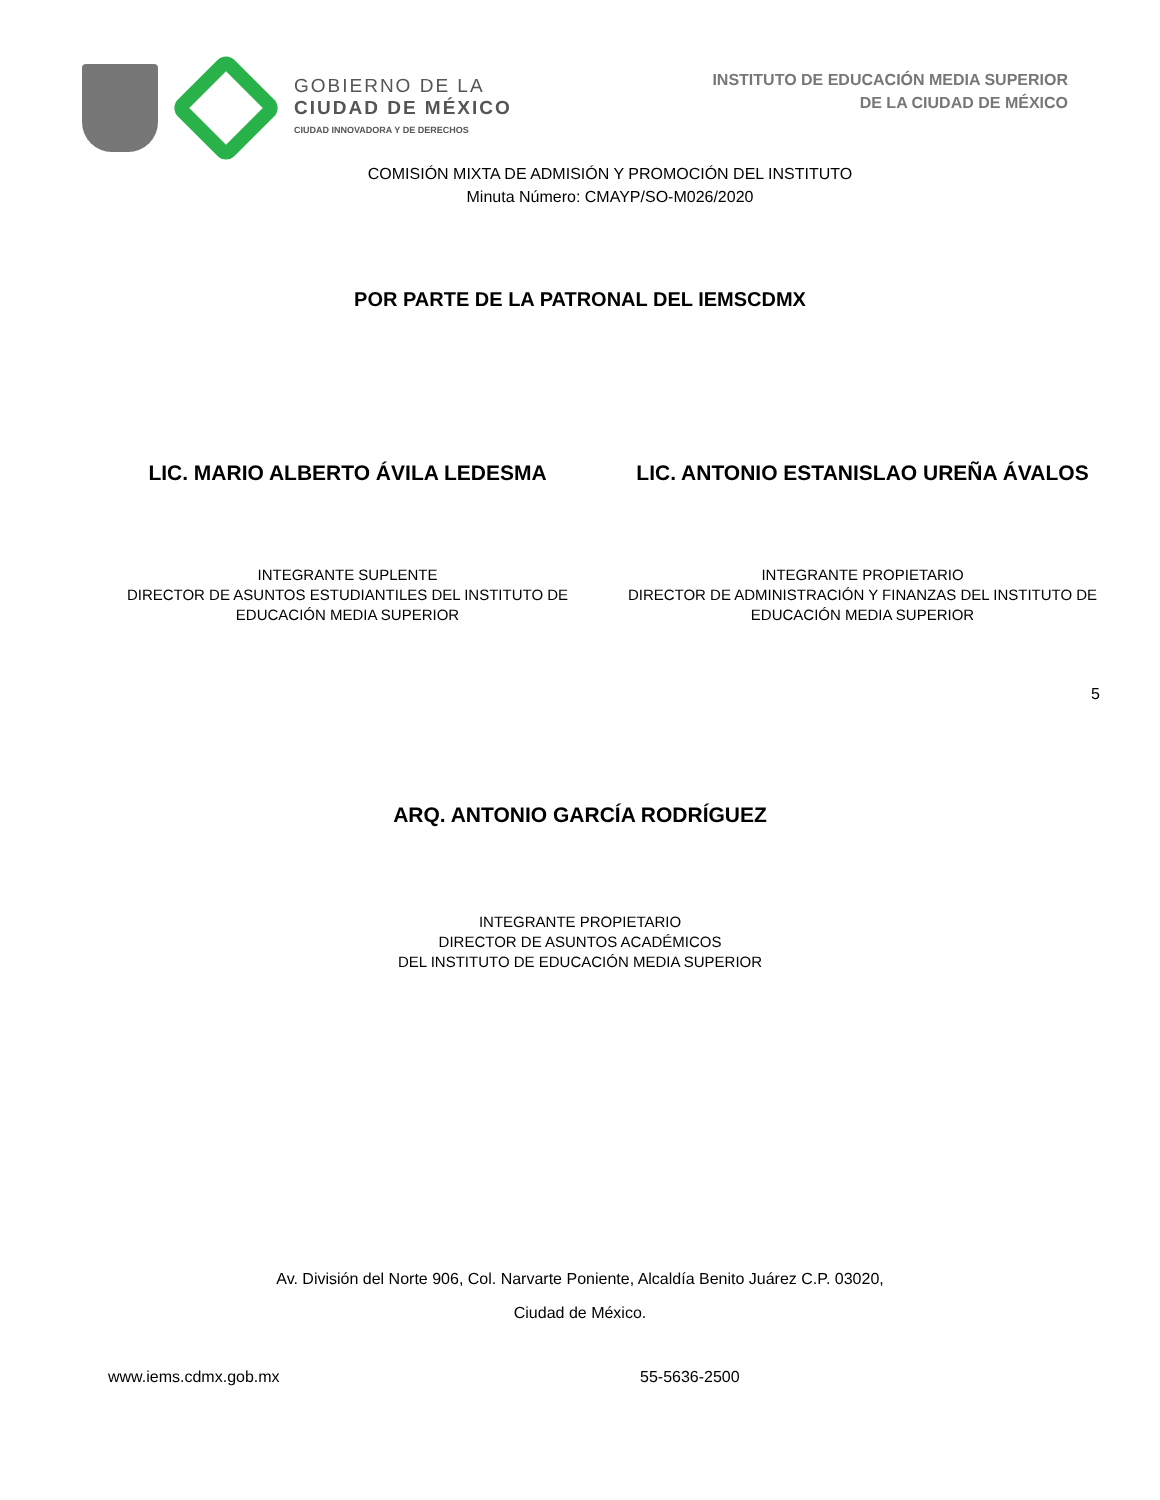GOBIERNO DE LA
CIUDAD DE MÉXICO
CIUDAD INNOVADORA Y DE DERECHOS
INSTITUTO DE EDUCACIÓN MEDIA SUPERIOR
DE LA CIUDAD DE MÉXICO
COMISIÓN MIXTA DE ADMISIÓN Y PROMOCIÓN DEL INSTITUTO
Minuta Número: CMAYP/SO-M026/2020
POR PARTE DE LA PATRONAL DEL IEMSCDMX
LIC. MARIO ALBERTO ÁVILA LEDESMA
INTEGRANTE SUPLENTE
DIRECTOR DE ASUNTOS ESTUDIANTILES DEL INSTITUTO DE
EDUCACIÓN MEDIA SUPERIOR
LIC. ANTONIO ESTANISLAO UREÑA ÁVALOS
INTEGRANTE PROPIETARIO
DIRECTOR DE ADMINISTRACIÓN Y FINANZAS DEL INSTITUTO DE
EDUCACIÓN MEDIA SUPERIOR
5
ARQ. ANTONIO GARCÍA RODRÍGUEZ
INTEGRANTE PROPIETARIO
DIRECTOR DE ASUNTOS ACADÉMICOS
DEL INSTITUTO DE EDUCACIÓN MEDIA SUPERIOR
Av. División del Norte 906, Col. Narvarte Poniente, Alcaldía Benito Juárez C.P. 03020,
Ciudad de México.
www.iems.cdmx.gob.mx 55-5636-2500